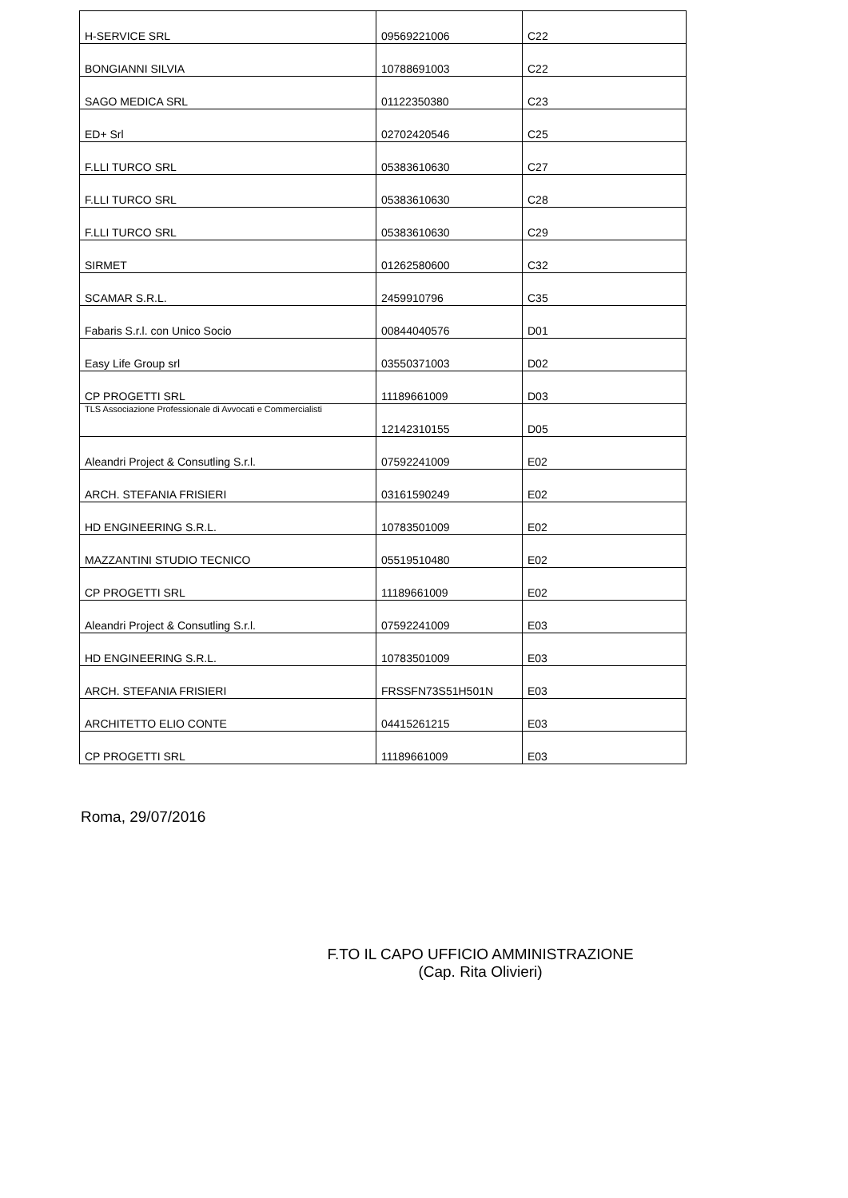| H-SERVICE SRL | 09569221006 | C22 |
| BONGIANNI SILVIA | 10788691003 | C22 |
| SAGO MEDICA SRL | 01122350380 | C23 |
| ED+ Srl | 02702420546 | C25 |
| F.LLI TURCO SRL | 05383610630 | C27 |
| F.LLI TURCO SRL | 05383610630 | C28 |
| F.LLI TURCO SRL | 05383610630 | C29 |
| SIRMET | 01262580600 | C32 |
| SCAMAR S.R.L. | 2459910796 | C35 |
| Fabaris S.r.l. con Unico Socio | 00844040576 | D01 |
| Easy Life Group srl | 03550371003 | D02 |
| CP PROGETTI SRL | 11189661009 | D03 |
| TLS Associazione Professionale di Avvocati e Commercialisti | 12142310155 | D05 |
| Aleandri Project & Consutling S.r.l. | 07592241009 | E02 |
| ARCH. STEFANIA FRISIERI | 03161590249 | E02 |
| HD ENGINEERING S.R.L. | 10783501009 | E02 |
| MAZZANTINI STUDIO TECNICO | 05519510480 | E02 |
| CP PROGETTI SRL | 11189661009 | E02 |
| Aleandri Project & Consutling S.r.l. | 07592241009 | E03 |
| HD ENGINEERING S.R.L. | 10783501009 | E03 |
| ARCH. STEFANIA FRISIERI | FRSSFN73S51H501N | E03 |
| ARCHITETTO ELIO CONTE | 04415261215 | E03 |
| CP PROGETTI SRL | 11189661009 | E03 |
Roma, 29/07/2016
F.TO IL CAPO UFFICIO AMMINISTRAZIONE
(Cap. Rita Olivieri)